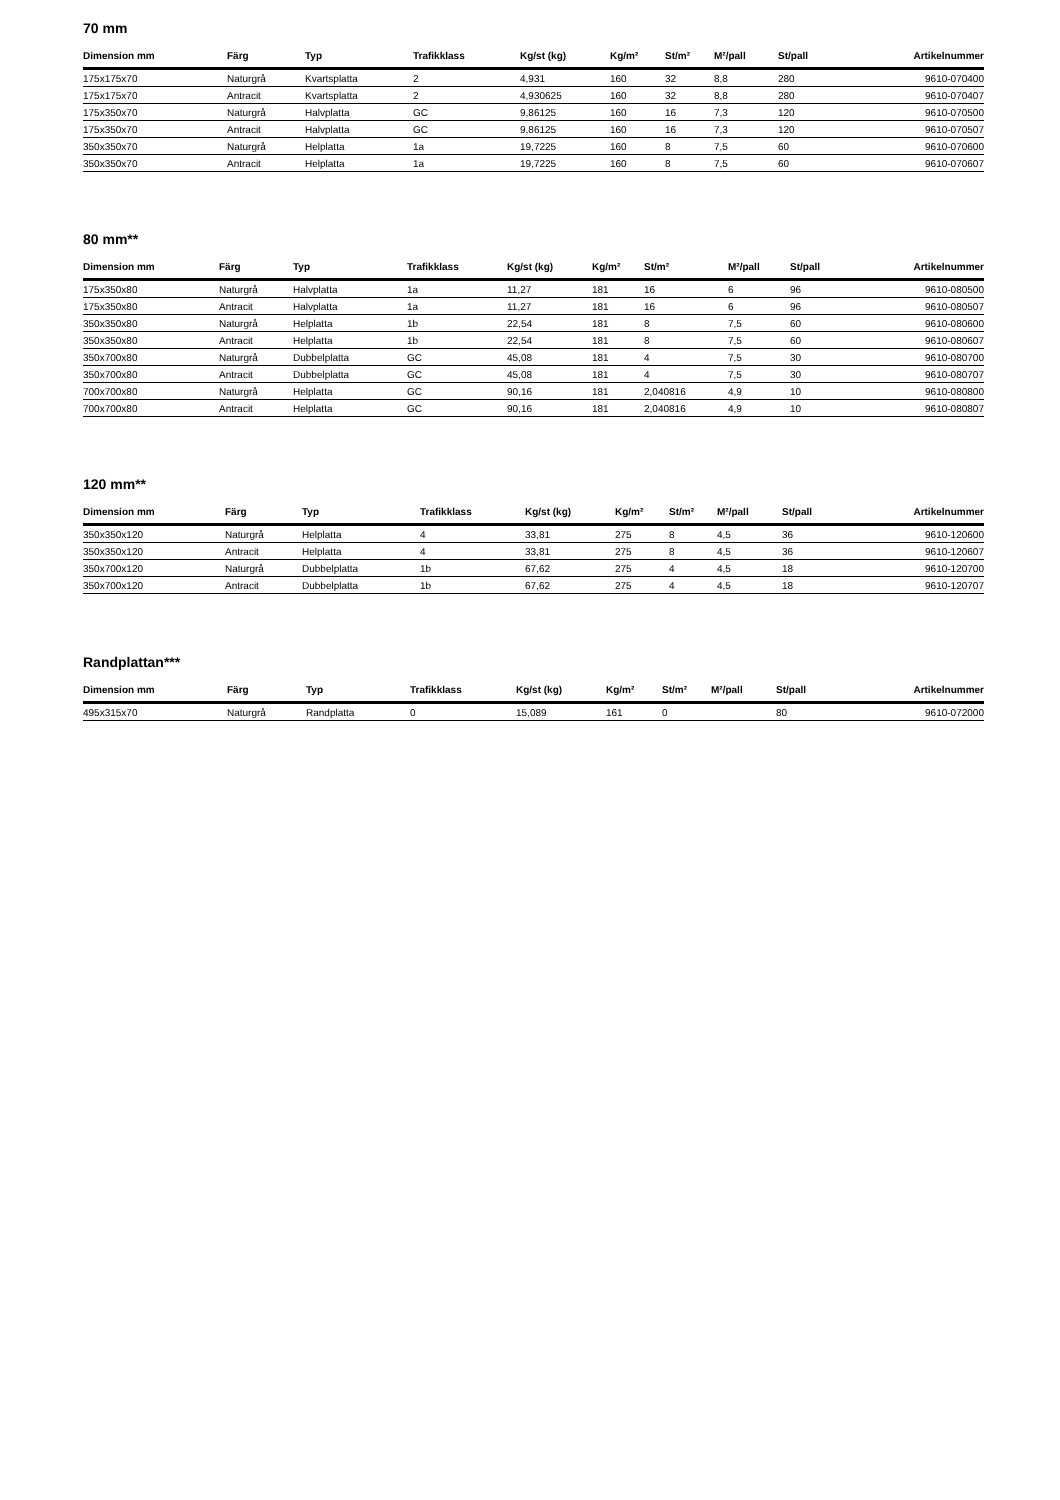70 mm
| Dimension mm | Färg | Typ | Trafikklass | Kg/st (kg) | Kg/m² | St/m² | M²/pall | St/pall | Artikelnummer |
| --- | --- | --- | --- | --- | --- | --- | --- | --- | --- |
| 175x175x70 | Naturgrå | Kvartsplatta | 2 | 4,931 | 160 | 32 | 8,8 | 280 | 9610-070400 |
| 175x175x70 | Antracit | Kvartsplatta | 2 | 4,930625 | 160 | 32 | 8,8 | 280 | 9610-070407 |
| 175x350x70 | Naturgrå | Halvplatta | GC | 9,86125 | 160 | 16 | 7,3 | 120 | 9610-070500 |
| 175x350x70 | Antracit | Halvplatta | GC | 9,86125 | 160 | 16 | 7,3 | 120 | 9610-070507 |
| 350x350x70 | Naturgrå | Helplatta | 1a | 19,7225 | 160 | 8 | 7,5 | 60 | 9610-070600 |
| 350x350x70 | Antracit | Helplatta | 1a | 19,7225 | 160 | 8 | 7,5 | 60 | 9610-070607 |
80 mm**
| Dimension mm | Färg | Typ | Trafikklass | Kg/st (kg) | Kg/m² | St/m² | M²/pall | St/pall | Artikelnummer |
| --- | --- | --- | --- | --- | --- | --- | --- | --- | --- |
| 175x350x80 | Naturgrå | Halvplatta | 1a | 11,27 | 181 | 16 | 6 | 96 | 9610-080500 |
| 175x350x80 | Antracit | Halvplatta | 1a | 11,27 | 181 | 16 | 6 | 96 | 9610-080507 |
| 350x350x80 | Naturgrå | Helplatta | 1b | 22,54 | 181 | 8 | 7,5 | 60 | 9610-080600 |
| 350x350x80 | Antracit | Helplatta | 1b | 22,54 | 181 | 8 | 7,5 | 60 | 9610-080607 |
| 350x700x80 | Naturgrå | Dubbelplatta | GC | 45,08 | 181 | 4 | 7,5 | 30 | 9610-080700 |
| 350x700x80 | Antracit | Dubbelplatta | GC | 45,08 | 181 | 4 | 7,5 | 30 | 9610-080707 |
| 700x700x80 | Naturgrå | Helplatta | GC | 90,16 | 181 | 2,040816 | 4,9 | 10 | 9610-080800 |
| 700x700x80 | Antracit | Helplatta | GC | 90,16 | 181 | 2,040816 | 4,9 | 10 | 9610-080807 |
120 mm**
| Dimension mm | Färg | Typ | Trafikklass | Kg/st (kg) | Kg/m² | St/m² | M²/pall | St/pall | Artikelnummer |
| --- | --- | --- | --- | --- | --- | --- | --- | --- | --- |
| 350x350x120 | Naturgrå | Helplatta | 4 | 33,81 | 275 | 8 | 4,5 | 36 | 9610-120600 |
| 350x350x120 | Antracit | Helplatta | 4 | 33,81 | 275 | 8 | 4,5 | 36 | 9610-120607 |
| 350x700x120 | Naturgrå | Dubbelplatta | 1b | 67,62 | 275 | 4 | 4,5 | 18 | 9610-120700 |
| 350x700x120 | Antracit | Dubbelplatta | 1b | 67,62 | 275 | 4 | 4,5 | 18 | 9610-120707 |
Randplattan***
| Dimension mm | Färg | Typ | Trafikklass | Kg/st (kg) | Kg/m² | St/m² | M²/pall | St/pall | Artikelnummer |
| --- | --- | --- | --- | --- | --- | --- | --- | --- | --- |
| 495x315x70 | Naturgrå | Randplatta | 0 | 15,089 | 161 | 0 | | 80 | 9610-072000 |